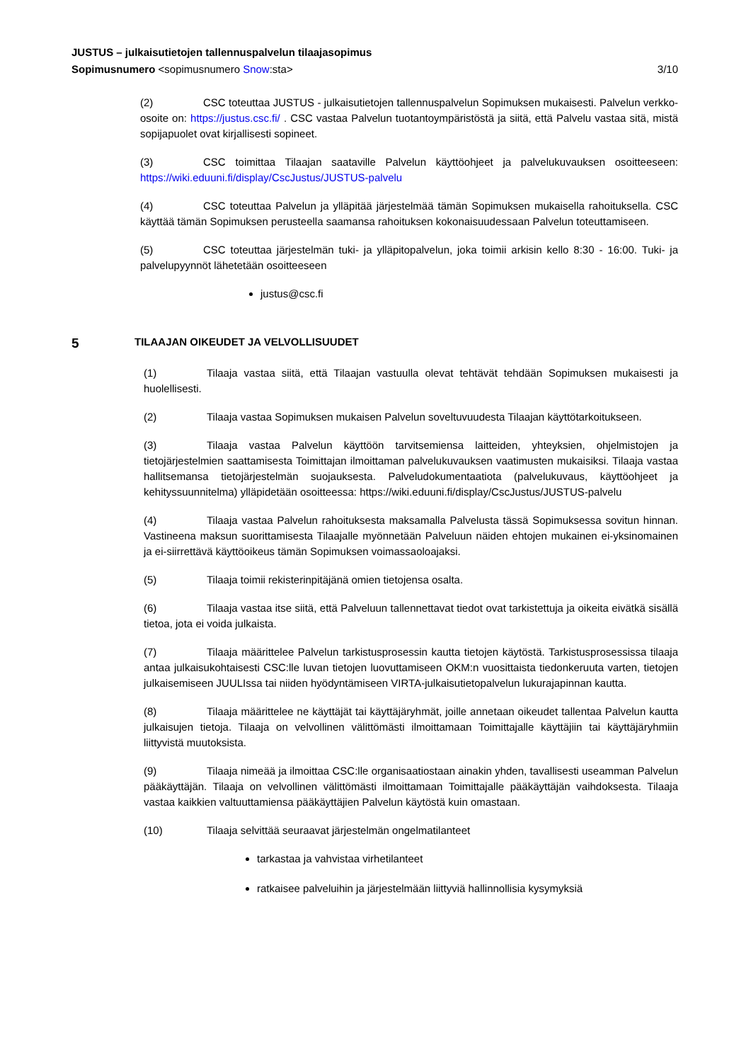JUSTUS – julkaisutietojen tallennuspalvelun tilaajasopimus
Sopimusnumero <sopimusnumero Snow:sta> 3/10
(2) CSC toteuttaa JUSTUS - julkaisutietojen tallennuspalvelun Sopimuksen mukaisesti. Palvelun verkko-osoite on: https://justus.csc.fi/ . CSC vastaa Palvelun tuotantoympäristöstä ja siitä, että Palvelu vastaa sitä, mistä sopijapuolet ovat kirjallisesti sopineet.
(3) CSC toimittaa Tilaajan saataville Palvelun käyttöohjeet ja palvelukuvauksen osoitteeseen: https://wiki.eduuni.fi/display/CscJustus/JUSTUS-palvelu
(4) CSC toteuttaa Palvelun ja ylläpitää järjestelmää tämän Sopimuksen mukaisella rahoituksella. CSC käyttää tämän Sopimuksen perusteella saamansa rahoituksen kokonaisuudessaan Palvelun toteuttamiseen.
(5) CSC toteuttaa järjestelmän tuki- ja ylläpitopalvelun, joka toimii arkisin kello 8:30 - 16:00. Tuki- ja palvelupyynnöt lähetetään osoitteeseen
justus@csc.fi
5 TILAAJAN OIKEUDET JA VELVOLLISUUDET
(1) Tilaaja vastaa siitä, että Tilaajan vastuulla olevat tehtävät tehdään Sopimuksen mukaisesti ja huolellisesti.
(2) Tilaaja vastaa Sopimuksen mukaisen Palvelun soveltuvuudesta Tilaajan käyttötarkoitukseen.
(3) Tilaaja vastaa Palvelun käyttöön tarvitsemiensa laitteiden, yhteyksien, ohjelmistojen ja tietojärjestelmien saattamisesta Toimittajan ilmoittaman palvelukuvauksen vaatimusten mukaisiksi. Tilaaja vastaa hallitsemansa tietojärjestelmän suojauksesta. Palveludokumentaatiota (palvelukuvaus, käyttöohjeet ja kehityssuunnitelma) ylläpidetään osoitteessa: https://wiki.eduuni.fi/display/CscJustus/JUSTUS-palvelu
(4) Tilaaja vastaa Palvelun rahoituksesta maksamalla Palvelusta tässä Sopimuksessa sovitun hinnan. Vastineena maksun suorittamisesta Tilaajalle myönnetään Palveluun näiden ehtojen mukainen ei-yksinomainen ja ei-siirrettävä käyttöoikeus tämän Sopimuksen voimassaoloajaksi.
(5) Tilaaja toimii rekisterinpitäjänä omien tietojensa osalta.
(6) Tilaaja vastaa itse siitä, että Palveluun tallennettavat tiedot ovat tarkistettuja ja oikeita eivätkä sisällä tietoa, jota ei voida julkaista.
(7) Tilaaja määrittelee Palvelun tarkistusprosessin kautta tietojen käytöstä. Tarkistusprosessissa tilaaja antaa julkaisukohtaisesti CSC:lle luvan tietojen luovuttamiseen OKM:n vuosittaista tiedonkeruuta varten, tietojen julkaisemiseen JUULIssa tai niiden hyödyntämiseen VIRTA-julkaisutietopalvelun lukurajapinnan kautta.
(8) Tilaaja määrittelee ne käyttäjät tai käyttäjäryhmät, joille annetaan oikeudet tallentaa Palvelun kautta julkaisujen tietoja. Tilaaja on velvollinen välittömästi ilmoittamaan Toimittajalle käyttäjiin tai käyttäjäryhmiin liittyvistä muutoksista.
(9) Tilaaja nimeää ja ilmoittaa CSC:lle organisaatiostaan ainakin yhden, tavallisesti useamman Palvelun pääkäyttäjän. Tilaaja on velvollinen välittömästi ilmoittamaan Toimittajalle pääkäyttäjän vaihdoksesta. Tilaaja vastaa kaikkien valtuuttamiensa pääkäyttäjien Palvelun käytöstä kuin omastaan.
(10) Tilaaja selvittää seuraavat järjestelmän ongelmatilanteet
tarkastaa ja vahvistaa virhetilanteet
ratkaisee palveluihin ja järjestelmään liittyviä hallinnollisia kysymyksiä